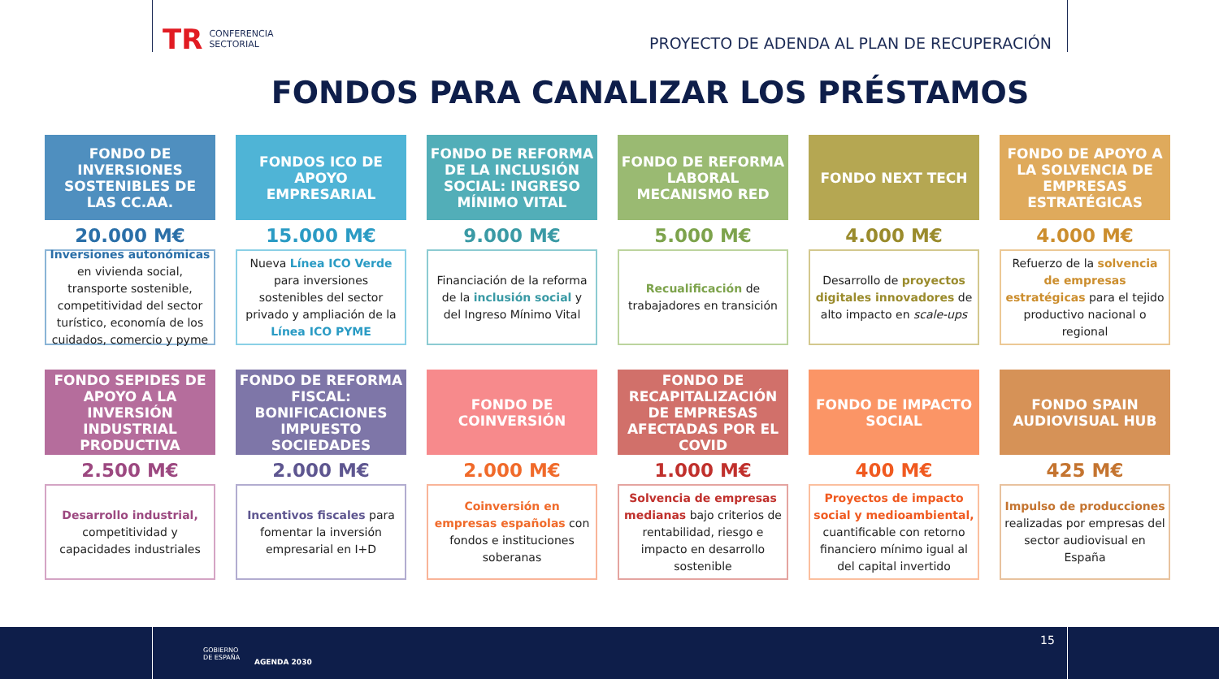TR CONFERENCIA
SECTORIAL
PROYECTO DE ADENDA AL PLAN DE RECUPERACIÓN
FONDOS PARA CANALIZAR LOS PRÉSTAMOS
FONDO DE INVERSIONES SOSTENIBLES DE LAS CC.AA.
20.000 M€
Inversiones autonómicas en vivienda social, transporte sostenible, competitividad del sector turístico, economía de los cuidados, comercio y pyme
FONDOS ICO DE APOYO EMPRESARIAL
15.000 M€
Nueva Línea ICO Verde para inversiones sostenibles del sector privado y ampliación de la Línea ICO PYME
FONDO DE REFORMA DE LA INCLUSIÓN SOCIAL: INGRESO MÍNIMO VITAL
9.000 M€
Financiación de la reforma de la inclusión social y del Ingreso Mínimo Vital
FONDO DE REFORMA LABORAL MECANISMO RED
5.000 M€
Recualificación de trabajadores en transición
FONDO NEXT TECH
4.000 M€
Desarrollo de proyectos digitales innovadores de alto impacto en scale-ups
FONDO DE APOYO A LA SOLVENCIA DE EMPRESAS ESTRATÉGICAS
4.000 M€
Refuerzo de la solvencia de empresas estratégicas para el tejido productivo nacional o regional
FONDO SEPIDES DE APOYO A LA INVERSIÓN INDUSTRIAL PRODUCTIVA
2.500 M€
Desarrollo industrial, competitividad y capacidades industriales
FONDO DE REFORMA FISCAL: BONIFICACIONES IMPUESTO SOCIEDADES
2.000 M€
Incentivos fiscales para fomentar la inversión empresarial en I+D
FONDO DE COINVERSIÓN
2.000 M€
Coinversión en empresas españolas con fondos e instituciones soberanas
FONDO DE RECAPITALIZACIÓN DE EMPRESAS AFECTADAS POR EL COVID
1.000 M€
Solvencia de empresas medianas bajo criterios de rentabilidad, riesgo e impacto en desarrollo sostenible
FONDO DE IMPACTO SOCIAL
400 M€
Proyectos de impacto social y medioambiental, cuantificable con retorno financiero mínimo igual al del capital invertido
FONDO SPAIN AUDIOVISUAL HUB
425 M€
Impulso de producciones realizadas por empresas del sector audiovisual en España
GOBIERNO
DE ESPAÑA
AGENDA 2030
15